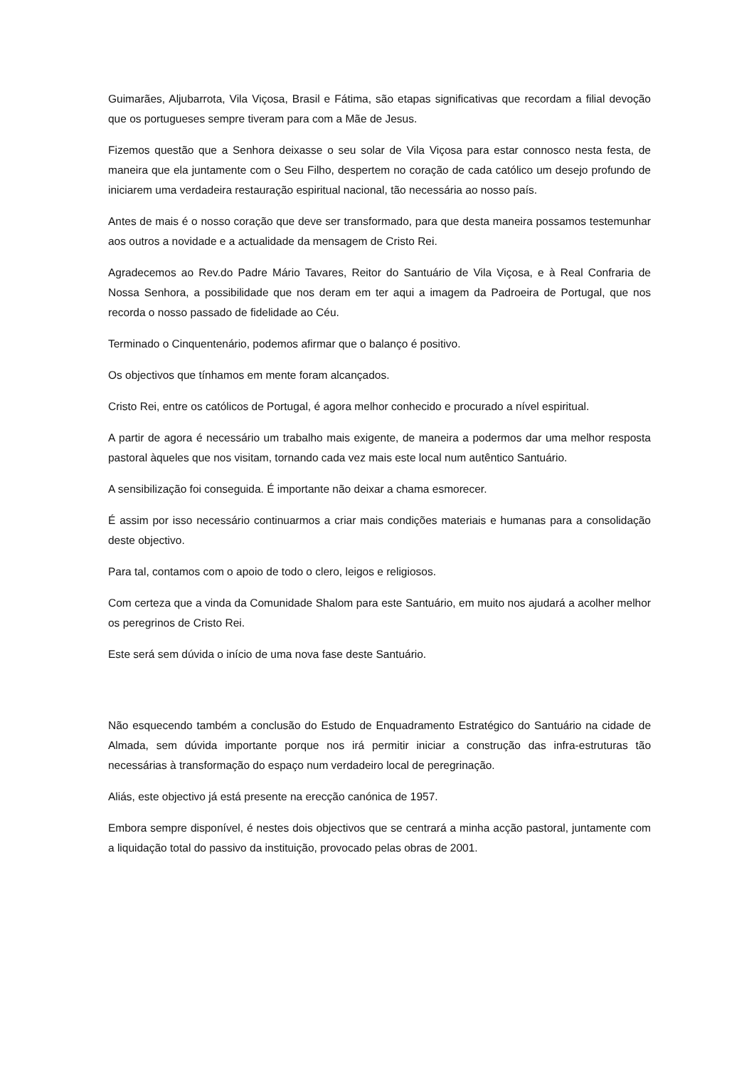Guimarães, Aljubarrota, Vila Viçosa, Brasil e Fátima, são etapas significativas que recordam a filial devoção que os portugueses sempre tiveram para com a Mãe de Jesus.
Fizemos questão que a Senhora deixasse o seu solar de Vila Viçosa para estar connosco nesta festa, de maneira que ela juntamente com o Seu Filho, despertem no coração de cada católico um desejo profundo de iniciarem uma verdadeira restauração espiritual nacional, tão necessária ao nosso país.
Antes de mais é o nosso coração que deve ser transformado, para que desta maneira possamos testemunhar aos outros a novidade e a actualidade da mensagem de Cristo Rei.
Agradecemos ao Rev.do Padre Mário Tavares, Reitor do Santuário de Vila Viçosa, e à Real Confraria de Nossa Senhora, a possibilidade que nos deram em ter aqui a imagem da Padroeira de Portugal, que nos recorda o nosso passado de fidelidade ao Céu.
Terminado o Cinquentenário, podemos afirmar que o balanço é positivo.
Os objectivos que tínhamos em mente foram alcançados.
Cristo Rei, entre os católicos de Portugal, é agora melhor conhecido e procurado a nível espiritual.
A partir de agora é necessário um trabalho mais exigente, de maneira a podermos dar uma melhor resposta pastoral àqueles que nos visitam, tornando cada vez mais este local num autêntico Santuário.
A sensibilização foi conseguida. É importante não deixar a chama esmorecer.
É assim por isso necessário continuarmos a criar mais condições materiais e humanas para a consolidação deste objectivo.
Para tal, contamos com o apoio de todo o clero, leigos e religiosos.
Com certeza que a vinda da Comunidade Shalom para este Santuário, em muito nos ajudará a acolher melhor os peregrinos de Cristo Rei.
Este será sem dúvida o início de uma nova fase deste Santuário.
Não esquecendo também a conclusão do Estudo de Enquadramento Estratégico do Santuário na cidade de Almada, sem dúvida importante porque nos irá permitir iniciar a construção das infra-estruturas tão necessárias à transformação do espaço num verdadeiro local de peregrinação.
Aliás, este objectivo já está presente na erecção canónica de 1957.
Embora sempre disponível, é nestes dois objectivos que se centrará a minha acção pastoral, juntamente com a liquidação total do passivo da instituição, provocado pelas obras de 2001.